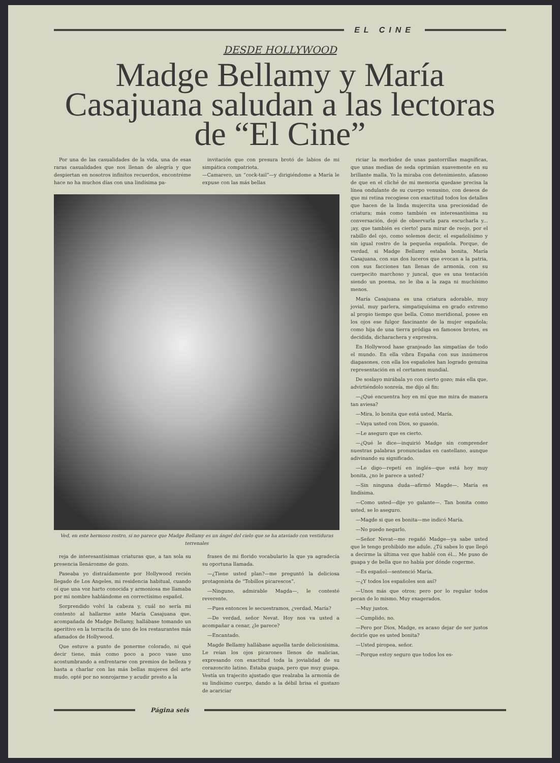EL CINE
DESDE HOLLYWOOD
Madge Bellamy y María Casajuana saludan a las lectoras de “El Cine”
Por una de las casualidades de la vida, una de esas raras casualidades que nos llenan de alegría y que despiertan en nosotros infinitos recuerdos, encontréme hace no ha muchos días con una lindísima pa-
invitación que con presura brotó de labios de mi simpática compatriota.
—Camarero, un “cock-tail”—y dirigiéndome a María le expuse con las más bellas
Ved, en este hermoso rostro, si no parece que Madge Bellamy es un ángel del cielo que se ha ataviado con vestiduras terrenales
reja de interesantísimas criaturas que, a tan sola su presencia llenáronme de gozo.
Paseaba yo distraídamente por Hollywood recién llegado de Los Angeles, mi residencia habitual, cuando oí que una voz harto conocida y armoniosa me llamaba por mi nombre hablándome en correctísimo español.
Sorprendido volví la cabeza y, cuál no sería mi contento al hallarme ante María Casajuana que, acompañada de Madge Bellamy, hallábase tomando un aperitivo en la terracita de uno de los restaurantes más afamados de Hollywood.
Que estuve a punto de ponerme colorado, ni qué decir tiene, más como poco a poco vase uno acostumbrando a enfrentarse con premios de belleza y hasta a charlar con las más bellas mujeres del arte mudo, opté por no sonrojarme y acudir presto a la
frases de mi florido vocabulario la que ya agradecía su oportuna llamada.
—¿Tiene usted plan?—me preguntó la deliciosa protagonista de “Tobillos picarescos”.
—Ninguno, admirable Magda—, le contesté reverente.
—Pues entonces le secuestramos, ¿verdad, María?
—De verdad, señor Nevat. Hoy nos va usted a acompañar a cenar, ¿le parece?
—Encantado.
Magde Bellamy hallábase aquella tarde deliciosísima. Le reían los ojos picarones llenos de malicias, expresando con exactitud toda la jovialidad de su corazoncito latino. Estaba guapa, pero que muy guapa. Vestía un trajecito ajustado que realzaba la armonía de su lindísimo cuerpo, dando a la débil brisa el gustazo de acariciar
riciar la morbidez de unas pantorrillas magníficas, que unas medias de seda oprimían suavemente en su brillante malla. Yo la miraba con detenimiento, afanoso de que en el cliché de mi memoria quedase precisa la línea ondulante de su cuerpo venusino, con deseos de que mi retina recogiese con exactitud todos los detalles que hacen de la linda mujercita una preciosidad de criatura; más como también es interesantísima su conversación, dejé de observarla para escucharla y... ¡ay, que también es cierto! para mirar de reojo, por el rabillo del ojo, como solemos decir, el españolísimo y sin igual rostro de la pequeña española. Porque, de verdad, si Madge Bellamy estaba bonita, María Casajuana, con sus dos luceros que evocan a la patria, con sus facciones tan llenas de armonía, con su cuerpecito marchoso y juncal, que es una tentación siendo un poema, no le iba a la zaga ni muchísimo menos.
María Casajuana es una criatura adorable, muy jovial, muy parlera, simpatiquísima en grado extremo al propio tiempo que bella. Como meridional, posee en los ojos ese fulgor fascinante de la mujer española; como hija de una tierra pródiga en famosos brotes, es decidida, dicharachera y expresiva.
En Hollywood hase granjeado las simpatías de todo el mundo. En ella vibra España con sus innúmeros diapasones, con ella los españoles han logrado genuina representación en el certamen mundial.
De soslayo mirábala yo con cierto gozo; más ella que, advirtiéndolo sonreía, me dijo al fin:
—¿Qué encuentra hoy en mí que me mira de manera tan aviesa?
—Mira, lo bonita que está usted, María.
—Vaya usted con Dios, so guasón.
—Le aseguro que es cierto.
—¿Qué le dice—inquirió Madge sin comprender nuestras palabras pronunciadas en castellano, aunque adivinando su significado.
—Le digo—repetí en inglés—que está hoy muy bonita, ¿no le parece a usted?
—Sin ninguna duda—afirmó Magde—. María es lindísima.
—Como usted—dije yo galante—. Tan bonita como usted, se lo aseguro.
—Magde si que es bonita—me indicó María.
—No puedo negarlo.
—Señor Nevat—me regañó Madge—ya sabe usted que le tengo prohibido me adule. ¿Tú sabes lo que llegó a decirme la última vez que hablé con él... Me puso de guapa y de bella que no había por dónde cogerme.
—Es español—sentenció María.
—¿Y todos los españoles son así?
—Unos más que otros; pero por lo regular todos pecan de lo mismo. Muy exagerados.
—Muy justos.
—Cumplido, no.
—Pero por Dios, Madge, es acaso dejar de ser justos decirle que es usted bonita?
—Usted piropea, señor.
—Porque estoy seguro que todos los es-
Página seis